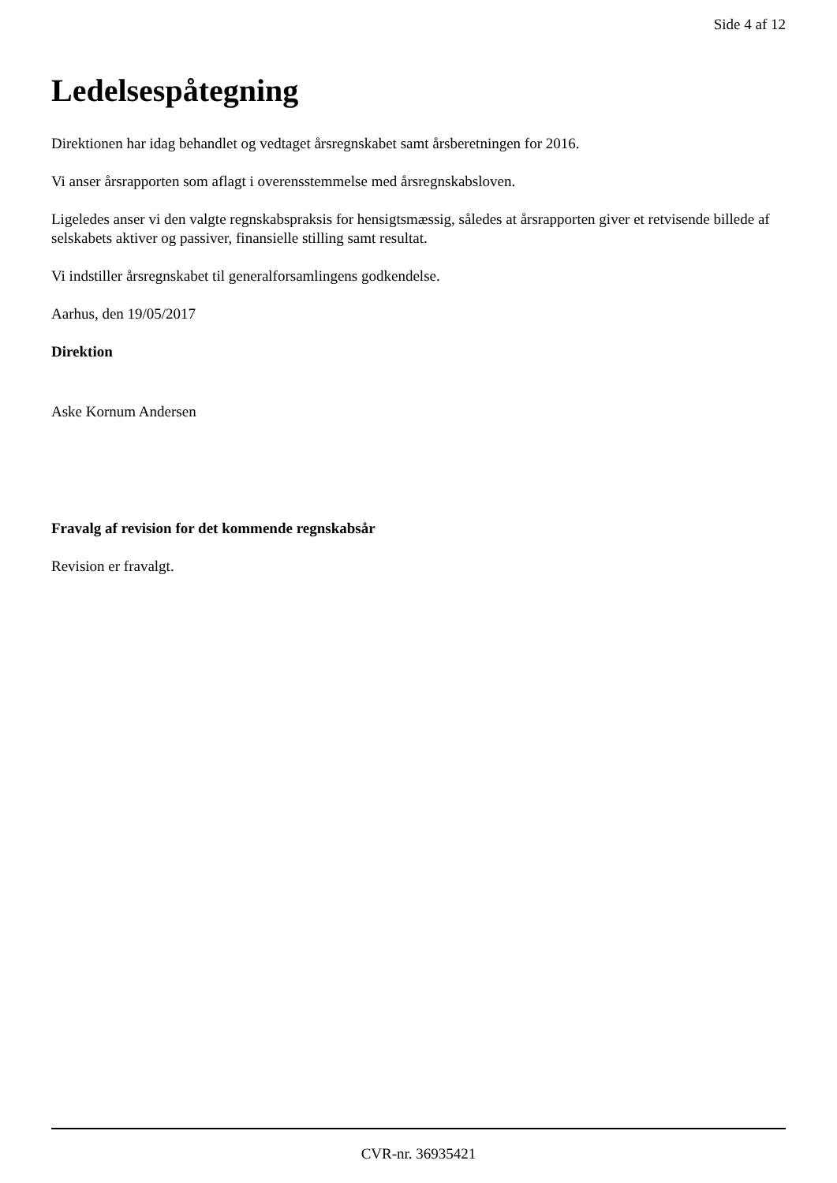Side 4 af 12
Ledelsespåtegning
Direktionen har idag behandlet og vedtaget årsregnskabet samt årsberetningen for 2016.
Vi anser årsrapporten som aflagt i overensstemmelse med årsregnskabsloven.
Ligeledes anser vi den valgte regnskabspraksis for hensigtsmæssig, således at årsrapporten giver et retvisende billede af selskabets aktiver og passiver, finansielle stilling samt resultat.
Vi indstiller årsregnskabet til generalforsamlingens godkendelse.
Aarhus, den 19/05/2017
Direktion
Aske Kornum Andersen
Fravalg af revision for det kommende regnskabsår
Revision er fravalgt.
CVR-nr. 36935421